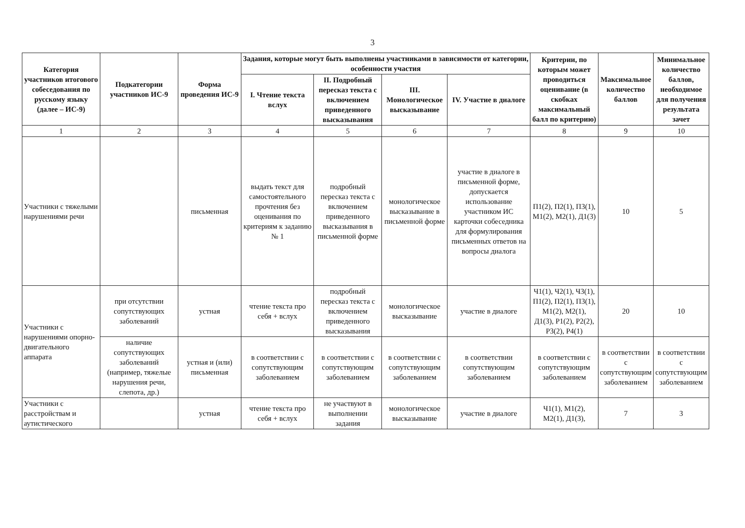3
| Категория участников итогового собеседования по русскому языку (далее – ИС-9) | Подкатегории участников ИС-9 | Форма проведения ИС-9 | Задания, которые могут быть выполнены участниками в зависимости от категории, особенности участия | | | | Критерии, по которым может проводиться оценивание (в скобках максимальный балл по критерию) | Максимальное количество баллов | Минимальное количество баллов, необходимое для получения результата зачет |
| --- | --- | --- | --- | --- | --- | --- | --- | --- | --- |
| | | | I. Чтение текста вслух | II. Подробный пересказ текста с включением приведенного высказывания | III. Монологическое высказывание | IV. Участие в диалоге | | | |
| 1 | 2 | 3 | 4 | 5 | 6 | 7 | 8 | 9 | 10 |
| Участники с тяжелыми нарушениями речи | | письменная | выдать текст для самостоятельного прочтения без оценивания по критериям к заданию № 1 | подробный пересказ текста с включением приведенного высказывания в письменной форме | монологическое высказывание в письменной форме | участие в диалоге в письменной форме, допускается использование участником ИС карточки собеседника для формулирования письменных ответов на вопросы диалога | П1(2), П2(1), П3(1), М1(2), М2(1), Д1(3) | 10 | 5 |
| Участники с нарушениями опорно-двигательного аппарата | при отсутствии сопутствующих заболеваний | устная | чтение текста про себя + вслух | подробный пересказ текста с включением приведенного высказывания | монологическое высказывание | участие в диалоге | Ч1(1), Ч2(1), Ч3(1), П1(2), П2(1), П3(1), М1(2), М2(1), Д1(3), Р1(2), Р2(2), Р3(2), Р4(1) | 20 | 10 |
| | наличие сопутствующих заболеваний (например, тяжелые нарушения речи, слепота, др.) | устная и (или) письменная | в соответствии с сопутствующим заболеванием | в соответствии с сопутствующим заболеванием | в соответствии с сопутствующим заболеванием | в соответствии сопутствующим заболеванием | в соответствии с сопутствующим заболеванием | в соответствии с сопутствующим заболеванием | в соответствии с сопутствующим заболеванием |
| Участники с расстройствам и аутистического | | устная | чтение текста про себя + вслух | не участвуют в выполнении задания | монологическое высказывание | участие в диалоге | Ч1(1), М1(2), М2(1), Д1(3), | 7 | 3 |